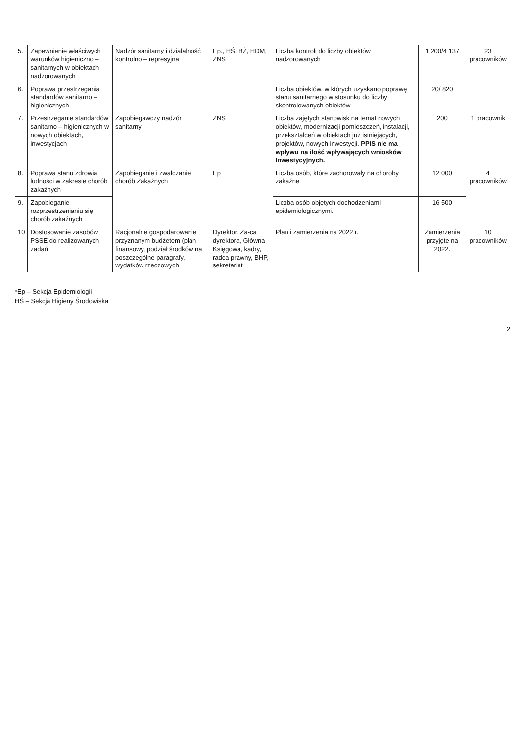| 5. | Zapewnienie właściwych warunków higieniczno – sanitarnych w obiektach nadzorowanych | Nadzór sanitarny i działalność kontrolno – represyjna | Ep., HŚ, BŻ, HDM, ZNS | Liczba kontroli do liczby obiektów nadzorowanych | 1 200/4 137 | 23 pracowników |
| 6. | Poprawa przestrzegania standardów sanitarno – higienicznych | | | Liczba obiektów, w których uzyskano poprawę stanu sanitarnego w stosunku do liczby skontrolowanych obiektów | 20/ 820 | |
| 7. | Przestrzeganie standardów sanitarno – higienicznych w nowych obiektach, inwestycjach | Zapobiegawczy nadzór sanitarny | ZNS | Liczba zajętych stanowisk na temat nowych obiektów, modernizacji pomieszczeń, instalacji, przekształceń w obiektach już istniejących, projektów, nowych inwestycji. PPIS nie ma wpływu na ilość wpływających wniosków inwestycyjnych. | 200 | 1 pracownik |
| 8. | Poprawa stanu zdrowia ludności w zakresie chorób zakaźnych | Zapobieganie i zwalczanie chorób Zakaźnych | Ep | Liczba osób, które zachorowały na choroby zakaźne | 12 000 | 4 pracowników |
| 9. | Zapobieganie rozprzestrzenianiu się chorób zakaźnych | | | Liczba osób objętych dochodzeniami epidemiologicznymi. | 16 500 | |
| 10 | Dostosowanie zasobów PSSE do realizowanych zadań | Racjonalne gospodarowanie przyznanym budżetem (plan finansowy, podział środków na poszczególne paragrafy, wydatków rzeczowych | Dyrektor, Za-ca dyrektora, Główna Księgowa, kadry, radca prawny, BHP, sekretariat | Plan i zamierzenia na 2022 r. | Zamierzenia przyjęte na 2022. | 10 pracowników |
*Ep – Sekcja Epidemiologii
HŚ – Sekcja Higieny Środowiska
2